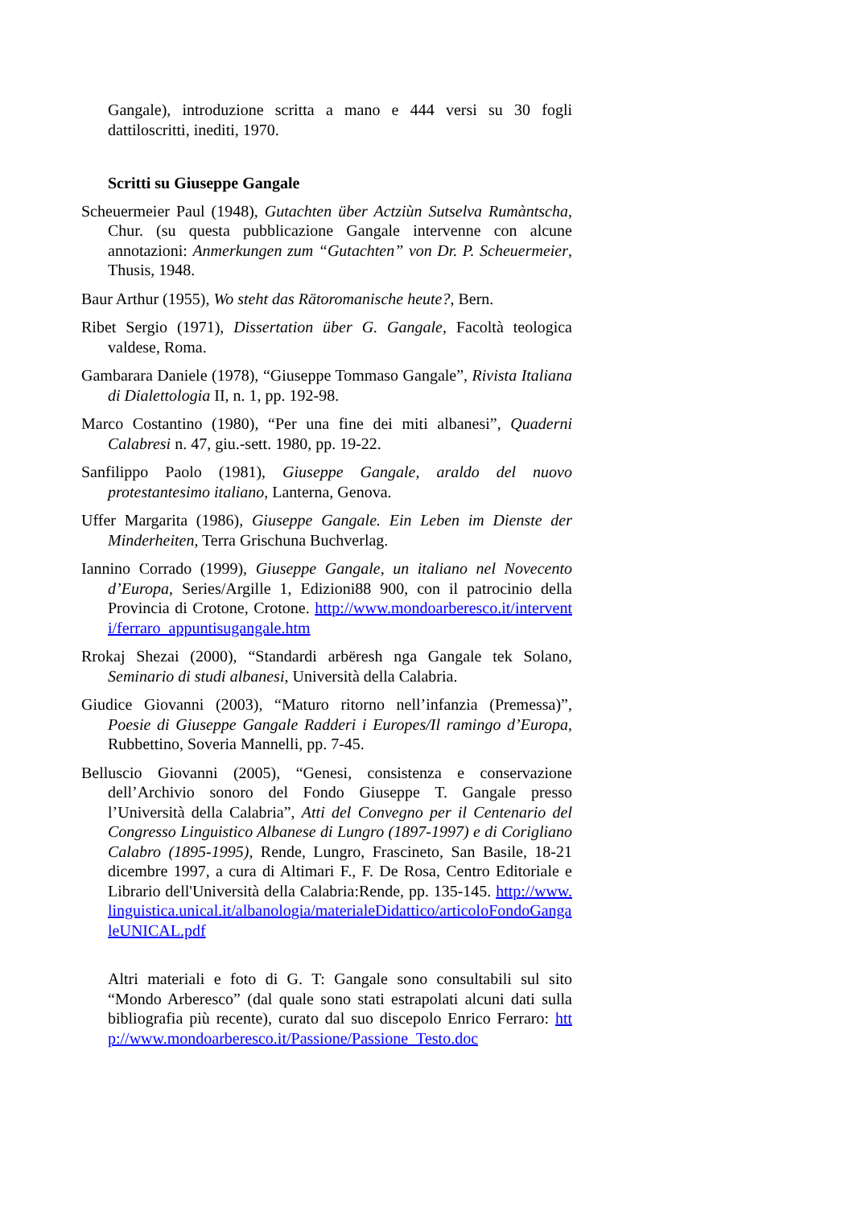Gangale), introduzione scritta a mano e 444 versi su 30 fogli dattiloscritti, inediti, 1970.
Scritti su Giuseppe Gangale
Scheuermeier Paul (1948), Gutachten über Actziùn Sutselva Rumàntscha, Chur. (su questa pubblicazione Gangale intervenne con alcune annotazioni: Anmerkungen zum “Gutachten” von Dr. P. Scheuermeier, Thusis, 1948.
Baur Arthur (1955), Wo steht das Rätoromanische heute?, Bern.
Ribet Sergio (1971), Dissertation über G. Gangale, Facoltà teologica valdese, Roma.
Gambarara Daniele (1978), “Giuseppe Tommaso Gangale”, Rivista Italiana di Dialettologia II, n. 1, pp. 192-98.
Marco Costantino (1980), “Per una fine dei miti albanesi”, Quaderni Calabresi n. 47, giu.-sett. 1980, pp. 19-22.
Sanfilippo Paolo (1981), Giuseppe Gangale, araldo del nuovo protestantesimo italiano, Lanterna, Genova.
Uffer Margarita (1986), Giuseppe Gangale. Ein Leben im Dienste der Minderheiten, Terra Grischuna Buchverlag.
Iannino Corrado (1999), Giuseppe Gangale, un italiano nel Novecento d’Europa, Series/Argille 1, Edizioni88 900, con il patrocinio della Provincia di Crotone, Crotone. http://www.mondoarberesco.it/interventi/ferraro_appuntisugangale.htm
Rrokaj Shezai (2000), “Standardi arbëresh nga Gangale tek Solano, Seminario di studi albanesi, Università della Calabria.
Giudice Giovanni (2003), “Maturo ritorno nell’infanzia (Premessa)”, Poesie di Giuseppe Gangale Radderi i Europes/Il ramingo d’Europa, Rubbettino, Soveria Mannelli, pp. 7-45.
Belluscio Giovanni (2005), “Genesi, consistenza e conservazione dell’Archivio sonoro del Fondo Giuseppe T. Gangale presso l’Università della Calabria”, Atti del Convegno per il Centenario del Congresso Linguistico Albanese di Lungro (1897-1997) e di Corigliano Calabro (1895-1995), Rende, Lungro, Frascineto, San Basile, 18-21 dicembre 1997, a cura di Altimari F., F. De Rosa, Centro Editoriale e Librario dell'Università della Calabria:Rende, pp. 135-145. http://www.linguistica.unical.it/albanologia/materialeDidattico/articoloFondoGangaleUNICAL.pdf
Altri materiali e foto di G. T: Gangale sono consultabili sul sito “Mondo Arberesco” (dal quale sono stati estrapolati alcuni dati sulla bibliografia più recente), curato dal suo discepolo Enrico Ferraro: http://www.mondoarberesco.it/Passione/Passione_Testo.doc